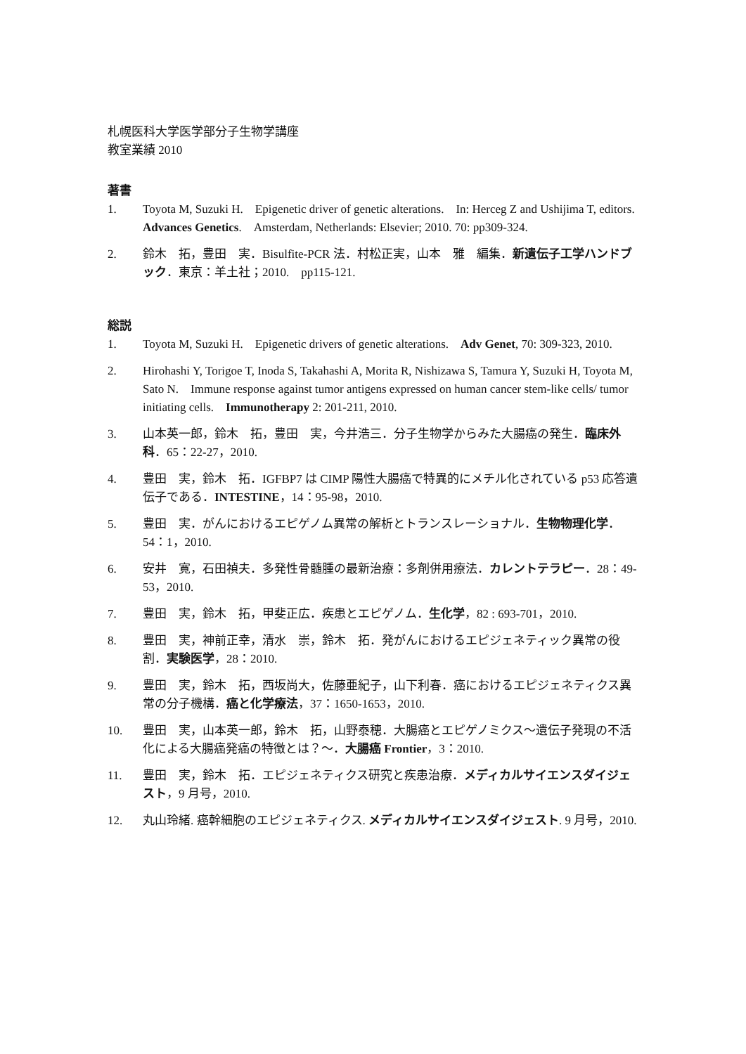札幌医科大学医学部分子生物学講座
教室業績 2010
著書
1. Toyota M, Suzuki H.　Epigenetic driver of genetic alterations.　In: Herceg Z and Ushijima T, editors.　Advances Genetics.　Amsterdam, Netherlands: Elsevier; 2010. 70: pp309-324.
2. 鈴木　拓，豊田　実．Bisulfite-PCR 法．村松正実，山本　雅　編集．新遺伝子工学ハンドブック．東京：羊土社；2010.　pp115-121.
総説
1. Toyota M, Suzuki H.　Epigenetic drivers of genetic alterations.　Adv Genet, 70: 309-323, 2010.
2. Hirohashi Y, Torigoe T, Inoda S, Takahashi A, Morita R, Nishizawa S, Tamura Y, Suzuki H, Toyota M, Sato N.　Immune response against tumor antigens expressed on human cancer stem-like cells/ tumor initiating cells.　Immunotherapy 2: 201-211, 2010.
3. 山本英一郎，鈴木　拓，豊田　実，今井浩三．分子生物学からみた大腸癌の発生．臨床外科．65：22-27，2010.
4. 豊田　実，鈴木　拓．IGFBP7 は CIMP 陽性大腸癌で特異的にメチル化されている p53 応答遺伝子である．INTESTINE，14：95-98，2010.
5. 豊田　実．がんにおけるエピゲノム異常の解析とトランスレーショナル．生物物理化学．54：1，2010.
6. 安井　寛，石田禎夫．多発性骨髄腫の最新治療：多剤併用療法．カレントテラピー．28：49-53，2010.
7. 豊田　実，鈴木　拓，甲斐正広．疾患とエピゲノム．生化学，82 : 693-701，2010.
8. 豊田　実，神前正幸，清水　崇，鈴木　拓．発がんにおけるエピジェネティック異常の役割．実験医学，28：2010.
9. 豊田　実，鈴木　拓，西坂尚大，佐藤亜紀子，山下利春．癌におけるエピジェネティクス異常の分子機構．癌と化学療法，37：1650-1653，2010.
10. 豊田　実，山本英一郎，鈴木　拓，山野泰穂．大腸癌とエピゲノミクス～遺伝子発現の不活化による大腸癌発癌の特徴とは？～．大腸癌 Frontier，3：2010.
11. 豊田　実，鈴木　拓．エピジェネティクス研究と疾患治療．メディカルサイエンスダイジェスト，9 月号，2010.
12. 丸山玲緒. 癌幹細胞のエピジェネティクス. メディカルサイエンスダイジェスト. 9 月号，2010.